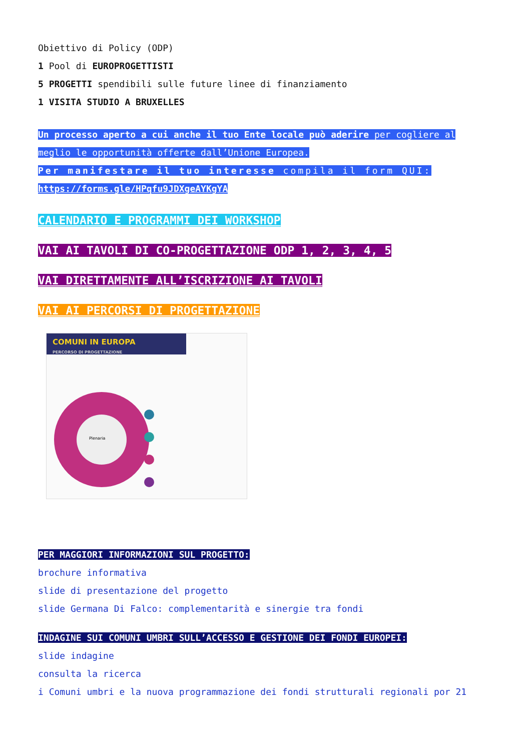Obiettivo di Policy (ODP)
1 Pool di EUROPROGETTISTI
5 PROGETTI spendibili sulle future linee di finanziamento
1 VISITA STUDIO A BRUXELLES
Un processo aperto a cui anche il tuo Ente locale può aderire per cogliere al meglio le opportunità offerte dall’Unione Europea.
Per manifestare il tuo interesse compila il form QUI:
https://forms.gle/HPqfu9JDXgeAYKgYA
CALENDARIO E PROGRAMMI DEI WORKSHOP
VAI AI TAVOLI DI CO-PROGETTAZIONE ODP 1, 2, 3, 4, 5
VAI DIRETTAMENTE ALL’ISCRIZIONE AI TAVOLI
VAI AI PERCORSI DI PROGETTAZIONE
COMUNI IN EUROPA
PERCORSO DI PROGETTAZIONE
Plenaria
PER MAGGIORI INFORMAZIONI SUL PROGETTO:
brochure informativa
slide di presentazione del progetto
slide Germana Di Falco: complementarità e sinergie tra fondi
INDAGINE SUI COMUNI UMBRI SULL’ACCESSO E GESTIONE DEI FONDI EUROPEI:
slide indagine
consulta la ricerca
i Comuni umbri e la nuova programmazione dei fondi strutturali regionali por 21